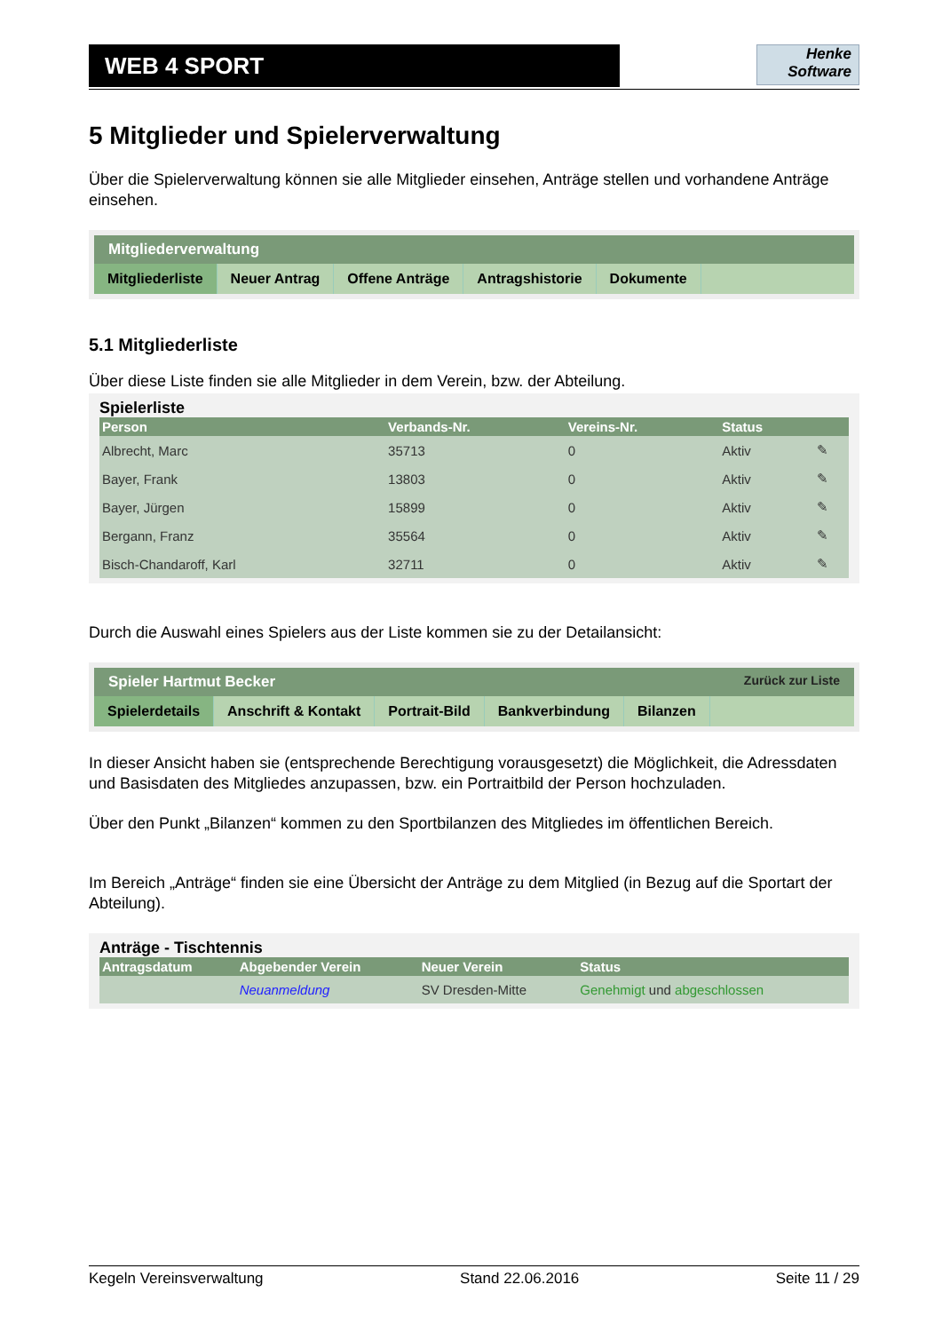WEB 4 SPORT
Henke
Software
5 Mitglieder und Spielerverwaltung
Über die Spielerverwaltung können sie alle Mitglieder einsehen, Anträge stellen und vorhandene Anträge einsehen.
Mitgliederverwaltung
Mitgliederliste Neuer Antrag Offene Anträge Antragshistorie Dokumente
5.1 Mitgliederliste
Über diese Liste finden sie alle Mitglieder in dem Verein, bzw. der Abteilung.
Spielerliste
| Person | Verbands-Nr. | Vereins-Nr. | Status | |
| --- | --- | --- | --- | --- |
| Albrecht, Marc | 35713 | 0 | Aktiv | ✎ |
| Bayer, Frank | 13803 | 0 | Aktiv | ✎ |
| Bayer, Jürgen | 15899 | 0 | Aktiv | ✎ |
| Bergann, Franz | 35564 | 0 | Aktiv | ✎ |
| Bisch-Chandaroff, Karl | 32711 | 0 | Aktiv | ✎ |
Durch die Auswahl eines Spielers aus der Liste kommen sie zu der Detailansicht:
Spieler Hartmut Becker Zurück zur Liste
Spielerdetails Anschrift & Kontakt Portrait-Bild Bankverbindung Bilanzen
In dieser Ansicht haben sie (entsprechende Berechtigung vorausgesetzt) die Möglichkeit, die Adressdaten und Basisdaten des Mitgliedes anzupassen, bzw. ein Portraitbild der Person hochzuladen.
Über den Punkt „Bilanzen“ kommen zu den Sportbilanzen des Mitgliedes im öffentlichen Bereich.
Im Bereich „Anträge“ finden sie eine Übersicht der Anträge zu dem Mitglied (in Bezug auf die Sportart der Abteilung).
Anträge - Tischtennis
| Antragsdatum | Abgebender Verein | Neuer Verein | Status |
| --- | --- | --- | --- |
| | Neuanmeldung | SV Dresden-Mitte | Genehmigt und abgeschlossen |
Kegeln Vereinsverwaltung Stand 22.06.2016 Seite 11 / 29